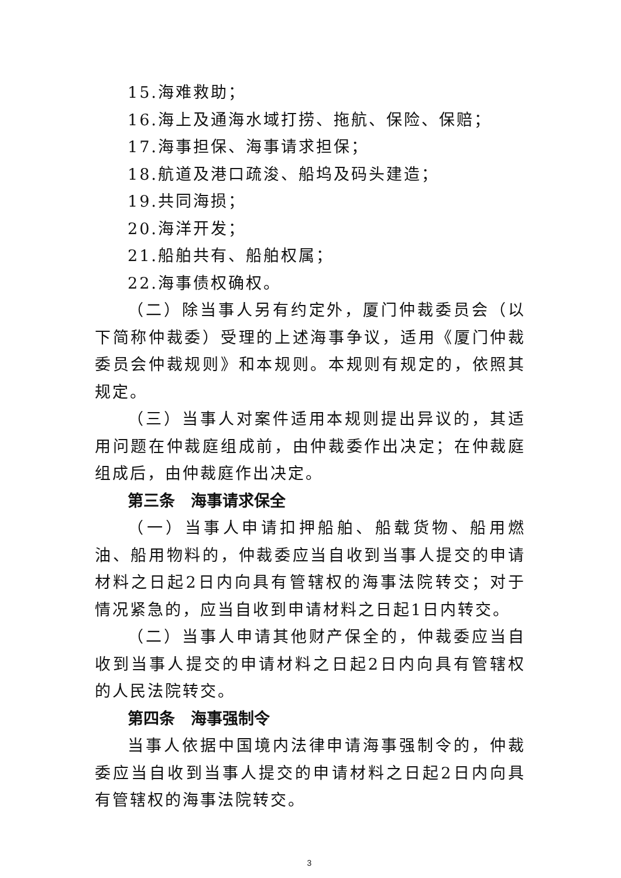15.海难救助；
16.海上及通海水域打捞、拖航、保险、保赔；
17.海事担保、海事请求担保；
18.航道及港口疏浚、船坞及码头建造；
19.共同海损；
20.海洋开发；
21.船舶共有、船舶权属；
22.海事债权确权。
（二）除当事人另有约定外，厦门仲裁委员会（以下简称仲裁委）受理的上述海事争议，适用《厦门仲裁委员会仲裁规则》和本规则。本规则有规定的，依照其规定。
（三）当事人对案件适用本规则提出异议的，其适用问题在仲裁庭组成前，由仲裁委作出决定；在仲裁庭组成后，由仲裁庭作出决定。
第三条　海事请求保全
（一）当事人申请扣押船舶、船载货物、船用燃油、船用物料的，仲裁委应当自收到当事人提交的申请材料之日起2日内向具有管辖权的海事法院转交；对于情况紧急的，应当自收到申请材料之日起1日内转交。
（二）当事人申请其他财产保全的，仲裁委应当自收到当事人提交的申请材料之日起2日内向具有管辖权的人民法院转交。
第四条　海事强制令
当事人依据中国境内法律申请海事强制令的，仲裁委应当自收到当事人提交的申请材料之日起2日内向具有管辖权的海事法院转交。
3